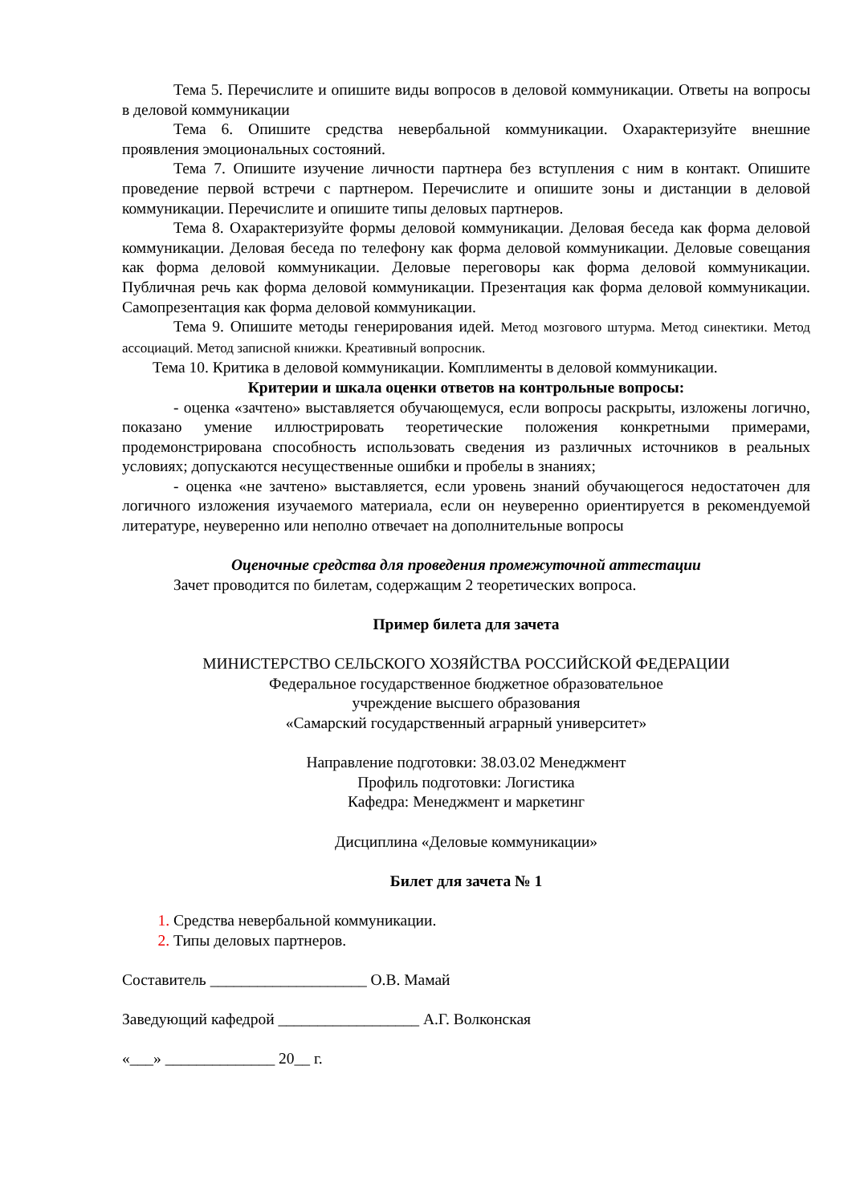Тема 5. Перечислите и опишите виды вопросов в деловой коммуникации. Ответы на вопросы в деловой коммуникации
Тема 6. Опишите средства невербальной коммуникации. Охарактеризуйте внешние проявления эмоциональных состояний.
Тема 7. Опишите изучение личности партнера без вступления с ним в контакт. Опишите проведение первой встречи с партнером. Перечислите и опишите зоны и дистанции в деловой коммуникации. Перечислите и опишите типы деловых партнеров.
Тема 8. Охарактеризуйте формы деловой коммуникации. Деловая беседа как форма деловой коммуникации. Деловая беседа по телефону как форма деловой коммуникации. Деловые совещания как форма деловой коммуникации. Деловые переговоры как форма деловой коммуникации. Публичная речь как форма деловой коммуникации. Презентация как форма деловой коммуникации. Самопрезентация как форма деловой коммуникации.
Тема 9. Опишите методы генерирования идей. Метод мозгового штурма. Метод синектики. Метод ассоциаций. Метод записной книжки. Креативный вопросник.
Тема 10. Критика в деловой коммуникации. Комплименты в деловой коммуникации.
Критерии и шкала оценки ответов на контрольные вопросы:
- оценка «зачтено» выставляется обучающемуся, если вопросы раскрыты, изложены логично, показано умение иллюстрировать теоретические положения конкретными примерами, продемонстрирована способность использовать сведения из различных источников в реальных условиях; допускаются несущественные ошибки и пробелы в знаниях;
- оценка «не зачтено» выставляется, если уровень знаний обучающегося недостаточен для логичного изложения изучаемого материала, если он неуверенно ориентируется в рекомендуемой литературе, неуверенно или неполно отвечает на дополнительные вопросы
Оценочные средства для проведения промежуточной аттестации
Зачет проводится по билетам, содержащим 2 теоретических вопроса.
Пример билета для зачета
МИНИСТЕРСТВО СЕЛЬСКОГО ХОЗЯЙСТВА РОССИЙСКОЙ ФЕДЕРАЦИИ
Федеральное государственное бюджетное образовательное
учреждение высшего образования
«Самарский государственный аграрный университет»
Направление подготовки: 38.03.02 Менеджмент
Профиль подготовки: Логистика
Кафедра: Менеджмент и маркетинг
Дисциплина «Деловые коммуникации»
Билет для зачета № 1
Средства невербальной коммуникации.
Типы деловых партнеров.
Составитель ____________________ О.В. Мамай
Заведующий кафедрой __________________ А.Г. Волконская
«___» ______________ 20__ г.